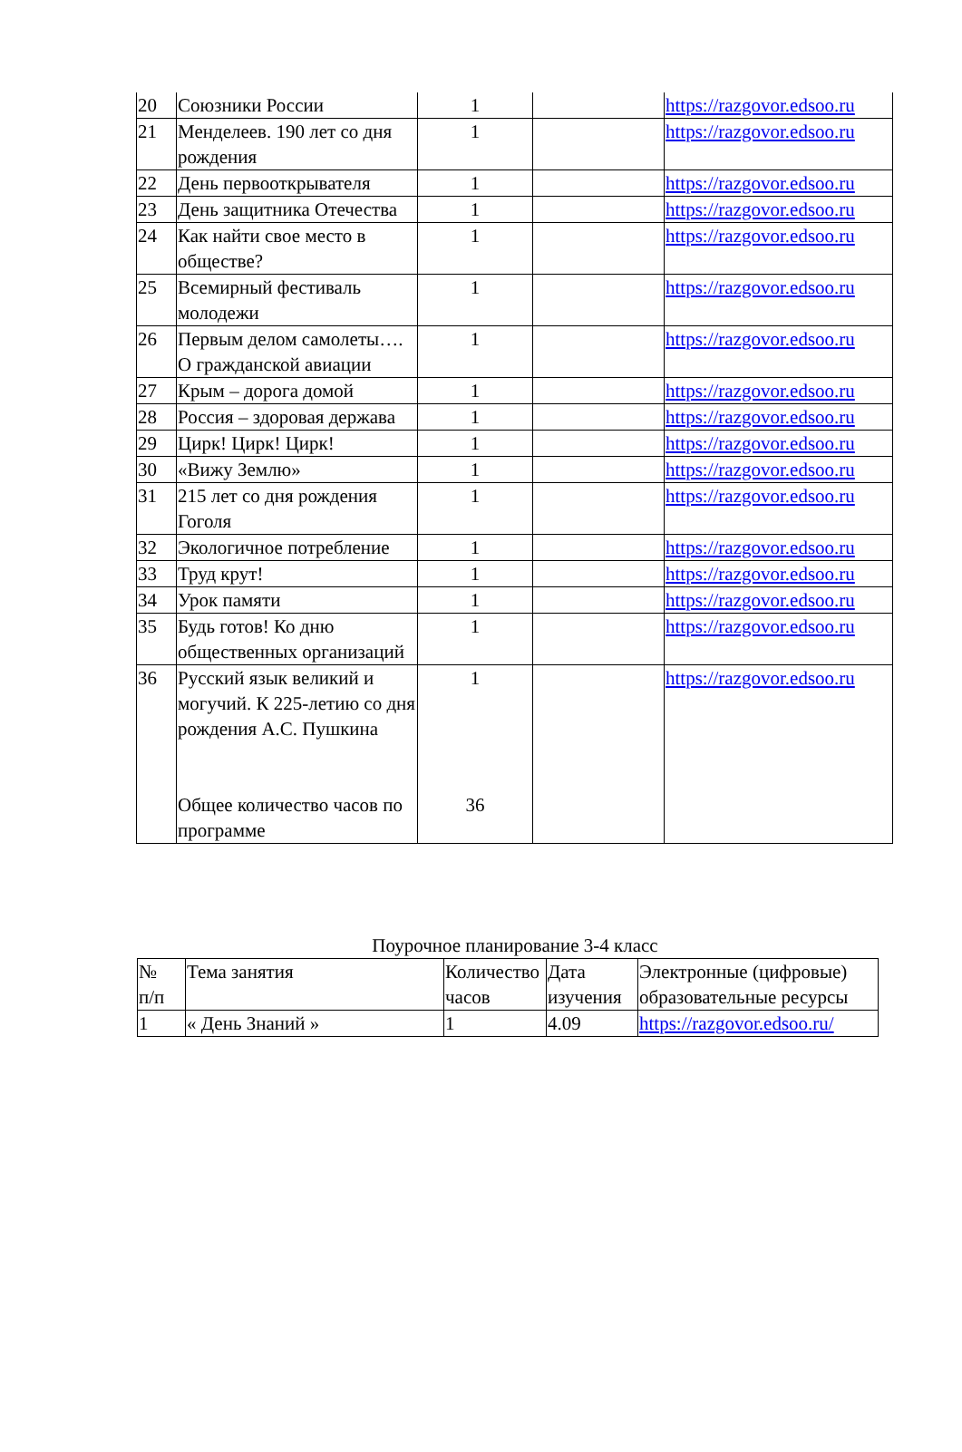| 20 | Союзники России | 1 | | https://razgovor.edsoo.ru |
| 21 | Менделеев. 190 лет со дня рождения | 1 | | https://razgovor.edsoo.ru |
| 22 | День первооткрывателя | 1 | | https://razgovor.edsoo.ru |
| 23 | День защитника Отечества | 1 | | https://razgovor.edsoo.ru |
| 24 | Как найти свое место в обществе? | 1 | | https://razgovor.edsoo.ru |
| 25 | Всемирный фестиваль молодежи | 1 | | https://razgovor.edsoo.ru |
| 26 | Первым делом самолеты…. О гражданской авиации | 1 | | https://razgovor.edsoo.ru |
| 27 | Крым – дорога домой | 1 | | https://razgovor.edsoo.ru |
| 28 | Россия – здоровая держава | 1 | | https://razgovor.edsoo.ru |
| 29 | Цирк! Цирк! Цирк! | 1 | | https://razgovor.edsoo.ru |
| 30 | «Вижу Землю» | 1 | | https://razgovor.edsoo.ru |
| 31 | 215 лет со дня рождения Гоголя | 1 | | https://razgovor.edsoo.ru |
| 32 | Экологичное потребление | 1 | | https://razgovor.edsoo.ru |
| 33 | Труд крут! | 1 | | https://razgovor.edsoo.ru |
| 34 | Урок памяти | 1 | | https://razgovor.edsoo.ru |
| 35 | Будь готов! Ко дню общественных организаций | 1 | | https://razgovor.edsoo.ru |
| 36 | Русский язык великий и могучий. К 225-летию со дня рождения А.С. Пушкина Общее количество часов по программе | 1 36 | | https://razgovor.edsoo.ru |
Поурочное планирование 3-4 класс
| № п/п | Тема занятия | Количество часов | Дата изучения | Электронные (цифровые) образовательные ресурсы |
| --- | --- | --- | --- | --- |
| 1 | « День Знаний » | 1 | 4.09 | https://razgovor.edsoo.ru/ |